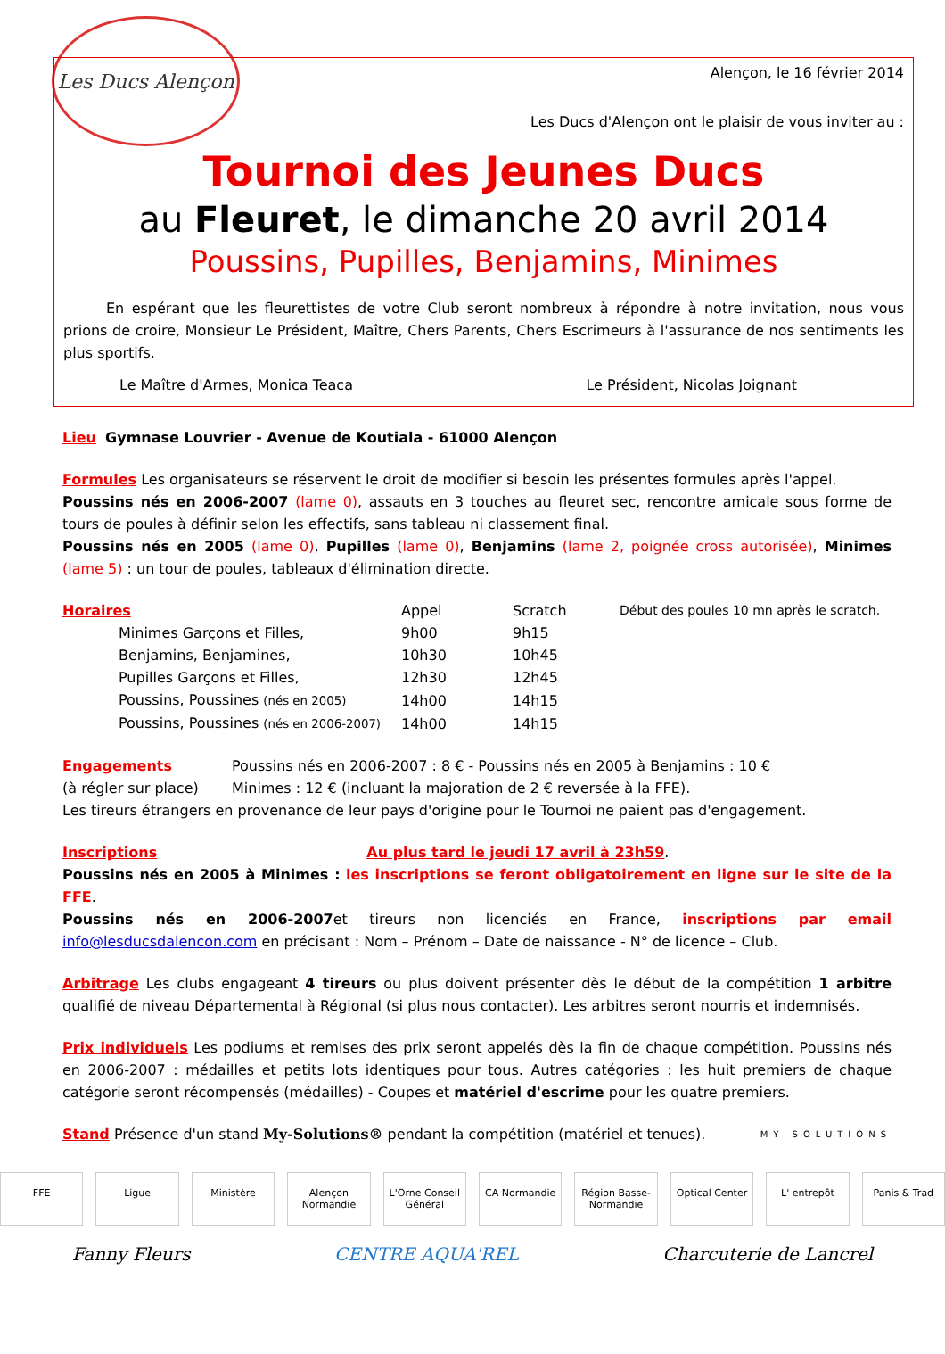Les Ducs Alençon
Alençon, le 16 février 2014
Les Ducs d'Alençon ont le plaisir de vous inviter au :
Tournoi des Jeunes Ducs
au Fleuret, le dimanche 20 avril 2014
Poussins, Pupilles, Benjamins, Minimes
   En espérant que les fleurettistes de votre Club seront nombreux à répondre à notre invitation, nous vous prions de croire, Monsieur Le Président, Maître, Chers Parents, Chers Escrimeurs à l'assurance de nos sentiments les plus sportifs.
Le Maître d'Armes, Monica Teaca Le Président, Nicolas Joignant
Lieu Gymnase Louvrier - Avenue de Koutiala - 61000 Alençon
Formules Les organisateurs se réservent le droit de modifier si besoin les présentes formules après l'appel.
Poussins nés en 2006-2007 (lame 0), assauts en 3 touches au fleuret sec, rencontre amicale sous forme de tours de poules à définir selon les effectifs, sans tableau ni classement final.
Poussins nés en 2005 (lame 0), Pupilles (lame 0), Benjamins (lame 2, poignée cross autorisée), Minimes (lame 5) : un tour de poules, tableaux d'élimination directe.
| Horaires | Appel | Scratch | Début des poules 10 mn après le scratch. |
| Minimes Garçons et Filles, | 9h00 | 9h15 | |
| Benjamins, Benjamines, | 10h30 | 10h45 | |
| Pupilles Garçons et Filles, | 12h30 | 12h45 | |
| Poussins, Poussines (nés en 2005) | 14h00 | 14h15 | |
| Poussins, Poussines (nés en 2006-2007) | 14h00 | 14h15 | |
| Engagements | Poussins nés en 2006-2007 : 8 € - Poussins nés en 2005 à Benjamins : 10 € |
| (à régler sur place) | Minimes : 12 € (incluant la majoration de 2 € reversée à la FFE). |
Les tireurs étrangers en provenance de leur pays d'origine pour le Tournoi ne paient pas d'engagement.
Inscriptions Au plus tard le jeudi 17 avril à 23h59.
Poussins nés en 2005 à Minimes : les inscriptions se feront obligatoirement en ligne sur le site de la FFE.
Poussins nés en 2006-2007et tireurs non licenciés en France, inscriptions par email info@lesducsdalencon.com en précisant : Nom – Prénom – Date de naissance - N° de licence – Club.
Arbitrage Les clubs engageant 4 tireurs ou plus doivent présenter dès le début de la compétition 1 arbitre qualifié de niveau Départemental à Régional (si plus nous contacter). Les arbitres seront nourris et indemnisés.
Prix individuels Les podiums et remises des prix seront appelés dès la fin de chaque compétition. Poussins nés en 2006-2007 : médailles et petits lots identiques pour tous. Autres catégories : les huit premiers de chaque catégorie seront récompensés (médailles) - Coupes et matériel d'escrime pour les quatre premiers.
Stand Présence d'un stand My-Solutions® pendant la compétition (matériel et tenues).
MY SOLUTIONS
FFE Ligue Ministère Alençon Normandie
L'Orne Conseil Général
CA Normandie Région Basse-Normandie
Optical Center
L' entrepôt Panis & Trad
Fanny Fleurs CENTRE AQUA'REL Charcuterie de Lancrel